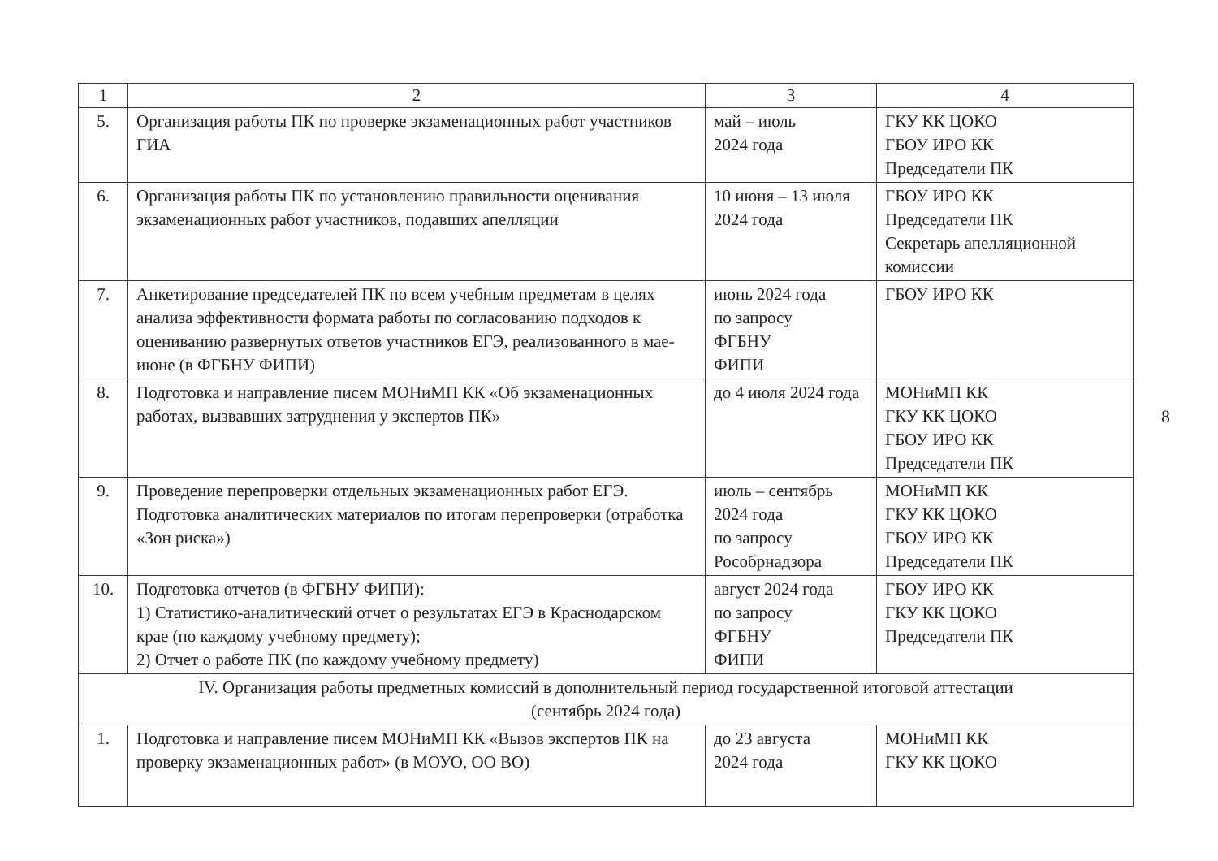| 1 | 2 | 3 | 4 |
| --- | --- | --- | --- |
| 5. | Организация работы ПК по проверке экзаменационных работ участников ГИА | май – июль 2024 года | ГКУ КК ЦОКО ГБОУ ИРО КК Председатели ПК |
| 6. | Организация работы ПК по установлению правильности оценивания экзаменационных работ участников, подавших апелляции | 10 июня – 13 июля 2024 года | ГБОУ ИРО КК Председатели ПК Секретарь апелляционной комиссии |
| 7. | Анкетирование председателей ПК по всем учебным предметам в целях анализа эффективности формата работы по согласованию подходов к оцениванию развернутых ответов участников ЕГЭ, реализованного в мае-июне (в ФГБНУ ФИПИ) | июнь 2024 года по запросу ФГБНУ ФИПИ | ГБОУ ИРО КК |
| 8. | Подготовка и направление писем МОНиМП КК «Об экзаменационных работах, вызвавших затруднения у экспертов ПК» | до 4 июля 2024 года | МОНиМП КК ГКУ КК ЦОКО ГБОУ ИРО КК Председатели ПК |
| 9. | Проведение перепроверки отдельных экзаменационных работ ЕГЭ. Подготовка аналитических материалов по итогам перепроверки (отработка «Зон риска») | июль – сентябрь 2024 года по запросу Рособрнадзора | МОНиМП КК ГКУ КК ЦОКО ГБОУ ИРО КК Председатели ПК |
| 10. | Подготовка отчетов (в ФГБНУ ФИПИ): 1) Статистико-аналитический отчет о результатах ЕГЭ в Краснодарском крае (по каждому учебному предмету); 2) Отчет о работе ПК (по каждому учебному предмету) | август 2024 года по запросу ФГБНУ ФИПИ | ГБОУ ИРО КК ГКУ КК ЦОКО Председатели ПК |
| IV. Организация работы предметных комиссий в дополнительный период государственной итоговой аттестации (сентябрь 2024 года) | | | |
| 1. | Подготовка и направление писем МОНиМП КК «Вызов экспертов ПК на проверку экзаменационных работ» (в МОУО, ОО ВО) | до 23 августа 2024 года | МОНиМП КК ГКУ КК ЦОКО |
8